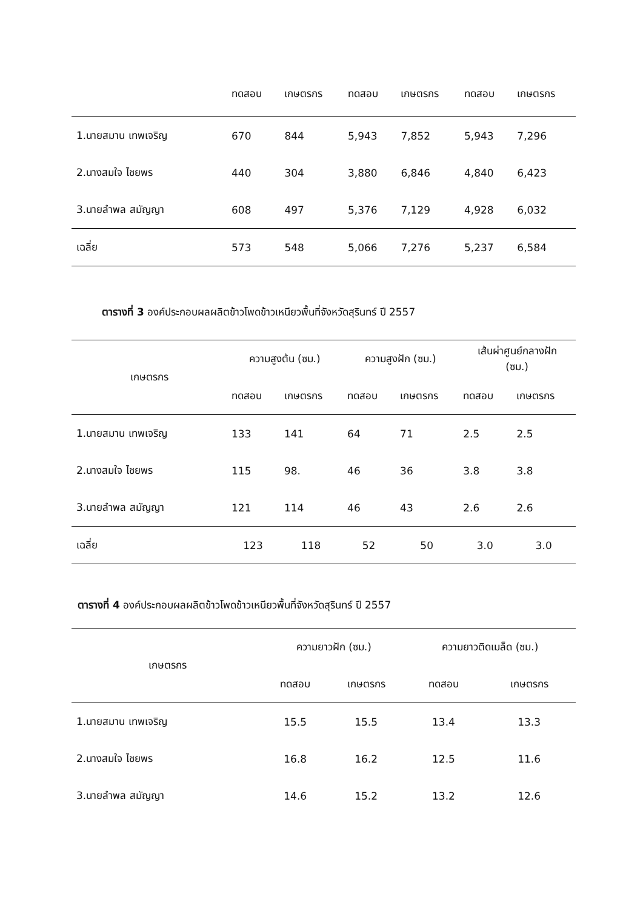| | ทดสอบ | เกษตรกร | ทดสอบ | เกษตรกร | ทดสอบ | เกษตรกร |
| 1.นายสมาน เทพเจริญ | 670 | 844 | 5,943 | 7,852 | 5,943 | 7,296 |
| 2.นางสมใจ ไชยพร | 440 | 304 | 3,880 | 6,846 | 4,840 | 6,423 |
| 3.นายลำพล สมัญญา | 608 | 497 | 5,376 | 7,129 | 4,928 | 6,032 |
| เฉลี่ย | 573 | 548 | 5,066 | 7,276 | 5,237 | 6,584 |
ตารางที่ 3 องค์ประกอบผลผลิตข้าวโพดข้าวเหนียวพื้นที่จังหวัดสุรินทร์ ปี 2557
| เกษตรกร | ความสูงต้น (ซม.) | | ความสูงฝัก (ซม.) | | เส้นผ่าศูนย์กลางฝัก (ซม.) | |
| --- | --- | --- | --- | --- | --- | --- |
| | ทดสอบ | เกษตรกร | ทดสอบ | เกษตรกร | ทดสอบ | เกษตรกร |
| 1.นายสมาน เทพเจริญ | 133 | 141 | 64 | 71 | 2.5 | 2.5 |
| 2.นางสมใจ ไชยพร | 115 | 98. | 46 | 36 | 3.8 | 3.8 |
| 3.นายลำพล สมัญญา | 121 | 114 | 46 | 43 | 2.6 | 2.6 |
| เฉลี่ย | 123 | 118 | 52 | 50 | 3.0 | 3.0 |
ตารางที่ 4 องค์ประกอบผลผลิตข้าวโพดข้าวเหนียวพื้นที่จังหวัดสุรินทร์ ปี 2557
| เกษตรกร | ความยาวฝัก (ซม.) | | ความยาวติดเมล็ด (ซม.) | |
| --- | --- | --- | --- | --- |
| | ทดสอบ | เกษตรกร | ทดสอบ | เกษตรกร |
| 1.นายสมาน เทพเจริญ | 15.5 | 15.5 | 13.4 | 13.3 |
| 2.นางสมใจ ไชยพร | 16.8 | 16.2 | 12.5 | 11.6 |
| 3.นายลำพล สมัญญา | 14.6 | 15.2 | 13.2 | 12.6 |